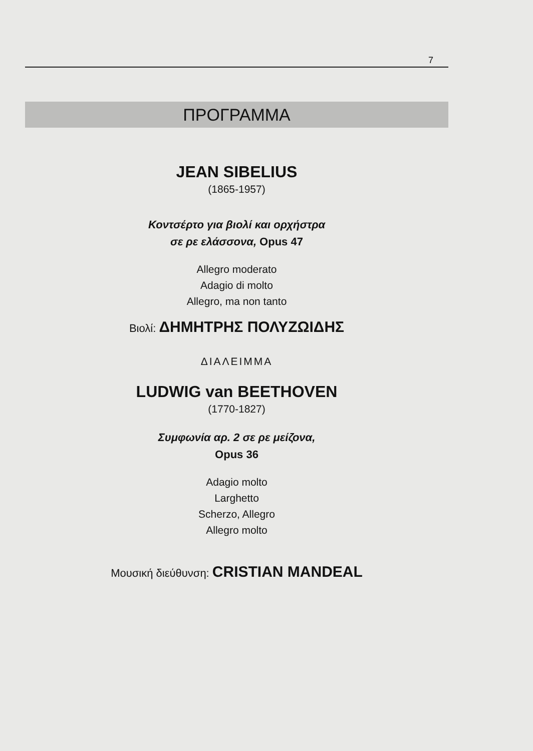7
ΠΡΟΓΡΑΜΜΑ
JEAN SIBELIUS
(1865-1957)
Κοντσέρτο για βιολί και ορχήστρα
σε ρε ελάσσονα, Opus 47
Allegro moderato
Adagio di molto
Allegro, ma non tanto
Βιολί: ΔΗΜΗΤΡΗΣ ΠΟΛΥΖΩΙΔΗΣ
ΔΙΑΛΕΙΜΜΑ
LUDWIG van BEETHOVEN
(1770-1827)
Συμφωνία αρ. 2 σε ρε μείζονα,
Opus 36
Adagio molto
Larghetto
Scherzo, Allegro
Allegro molto
Μουσική διεύθυνση: CRISTIAN MANDEAL